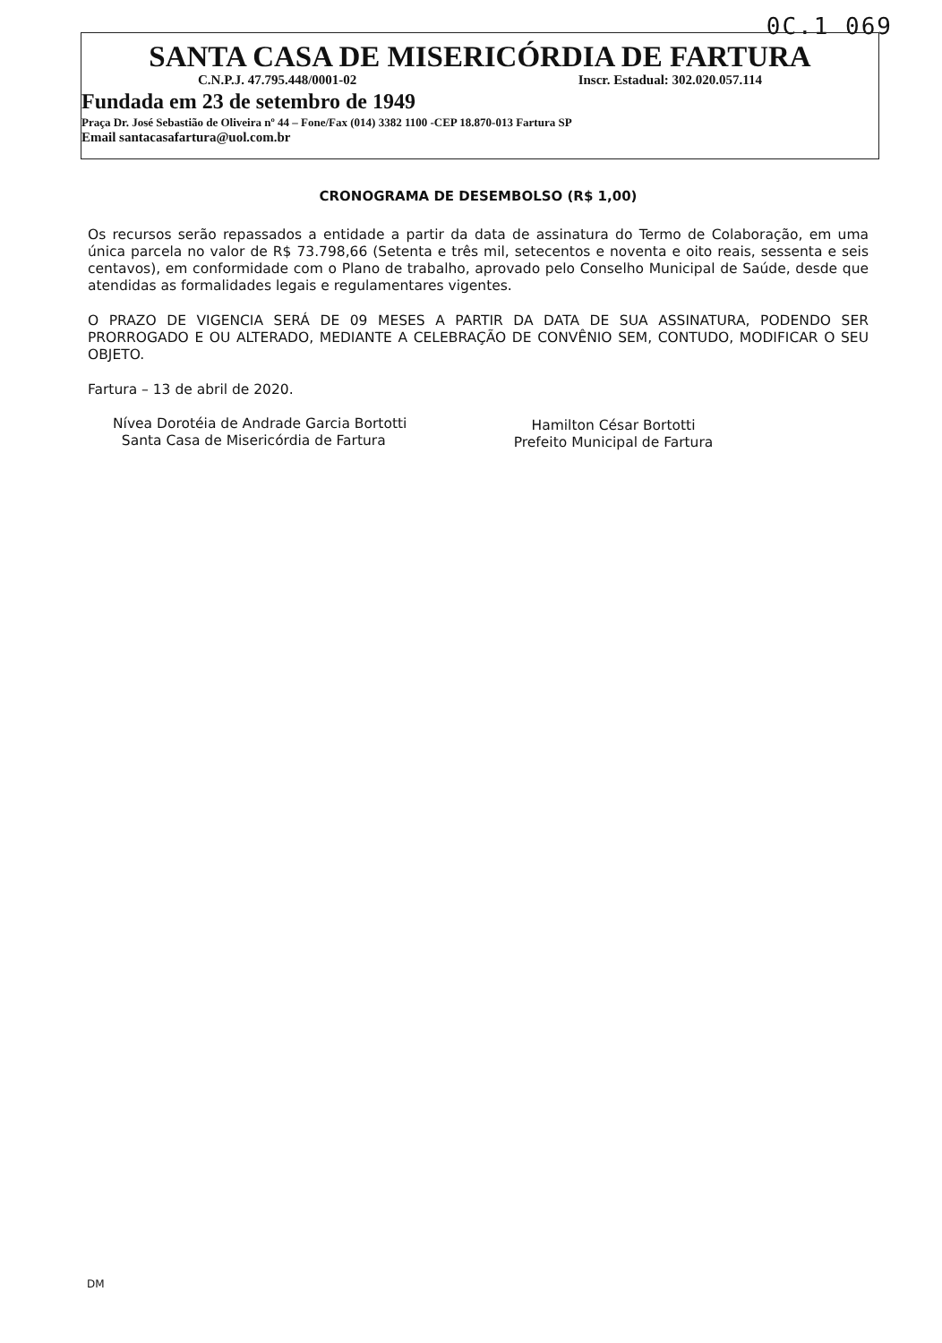0C.1 069
SANTA CASA DE MISERICÓRDIA DE FARTURA
C.N.P.J. 47.795.448/0001-02 Inscr. Estadual: 302.020.057.114
Fundada em 23 de setembro de 1949
Praça Dr. José Sebastião de Oliveira nº 44 – Fone/Fax (014) 3382 1100 -CEP 18.870-013 Fartura SP
Email santacasafartura@uol.com.br
CRONOGRAMA DE DESEMBOLSO (R$ 1,00)
Os recursos serão repassados a entidade a partir da data de assinatura do Termo de Colaboração, em uma única parcela no valor de R$ 73.798,66 (Setenta e três mil, setecentos e noventa e oito reais, sessenta e seis centavos), em conformidade com o Plano de trabalho, aprovado pelo Conselho Municipal de Saúde, desde que atendidas as formalidades legais e regulamentares vigentes.
O PRAZO DE VIGENCIA SERÁ DE 09 MESES A PARTIR DA DATA DE SUA ASSINATURA, PODENDO SER PRORROGADO E OU ALTERADO, MEDIANTE A CELEBRAÇÃO DE CONVÊNIO SEM, CONTUDO, MODIFICAR O SEU OBJETO.
Fartura – 13 de abril de 2020.
Nívea Dorotéia de Andrade Garcia Bortotti
Santa Casa de Misericórdia de Fartura
Hamilton César Bortotti
Prefeito Municipal de Fartura
DM